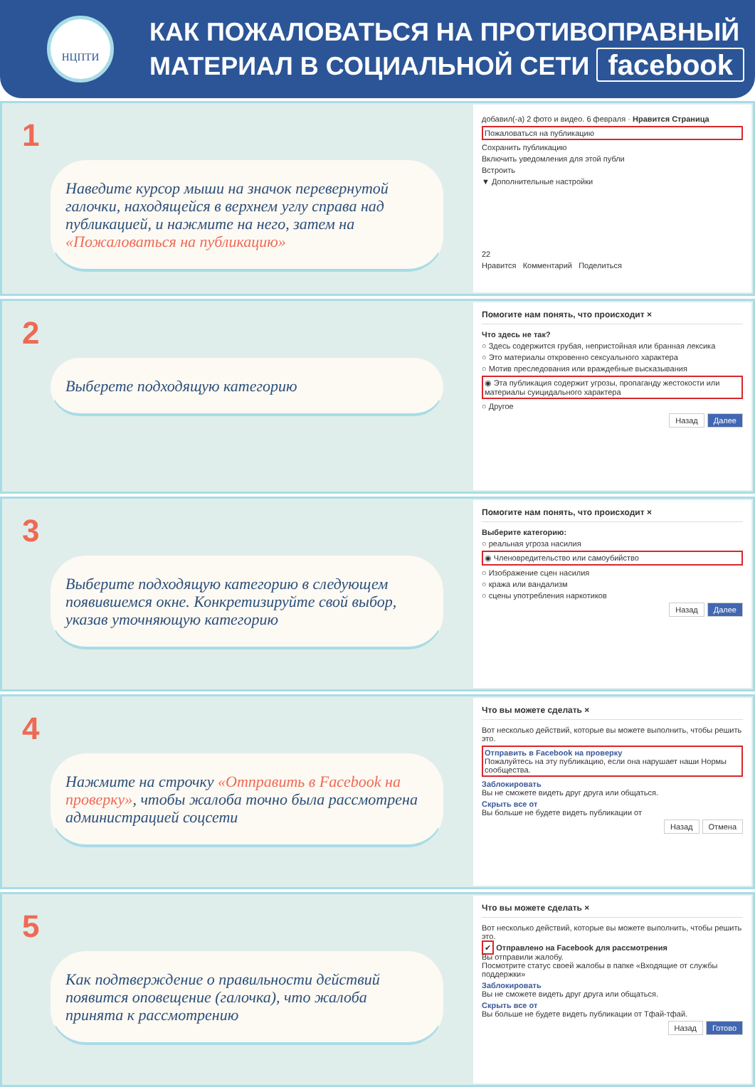НЦПТИ
КАК ПОЖАЛОВАТЬСЯ НА ПРОТИВОПРАВНЫЙ
МАТЕРИАЛ В СОЦИАЛЬНОЙ СЕТИ facebook
1
Наведите курсор мыши на значок перевернутой галочки, находящейся в верхнем углу справа над публикацией, и нажмите на него, затем на «Пожаловаться на публикацию»
добавил(-а) 2 фото и видео. 6 февраля · Нравится Страница
Пожаловаться на публикацию
Сохранить публикацию
Включить уведомления для этой публи
Встроить
▼ Дополнительные настройки
22
Нравится Комментарий Поделиться
2
Выберете подходящую категорию
Помогите нам понять, что происходит ×
Что здесь не так?
○ Здесь содержится грубая, непристойная или бранная лексика
○ Это материалы откровенно сексуального характера
○ Мотив преследования или враждебные высказывания
◉ Эта публикация содержит угрозы, пропаганду жестокости или материалы суицидального характера
○ Другое
Назад Далее
3
Выберите подходящую категорию в следующем появившемся окне. Конкретизируйте свой выбор, указав уточняющую категорию
Помогите нам понять, что происходит ×
Выберите категорию:
○ реальная угроза насилия
◉ Членовредительство или самоубийство
○ Изображение сцен насилия
○ кража или вандализм
○ сцены употребления наркотиков
Назад Далее
4
Нажмите на строчку «Отправить в Facebook на проверку», чтобы жалоба точно была рассмотрена администрацией соцсети
Что вы можете сделать ×
Вот несколько действий, которые вы можете выполнить, чтобы решить это.
Отправить в Facebook на проверку
Пожалуйтесь на эту публикацию, если она нарушает наши Нормы сообщества.
Заблокировать
Вы не сможете видеть друг друга или общаться.
Скрыть все от
Вы больше не будете видеть публикации от
Назад Отмена
5
Как подтверждение о правильности действий появится оповещение (галочка), что жалоба принята к рассмотрению
Что вы можете сделать ×
Вот несколько действий, которые вы можете выполнить, чтобы решить это.
✔ Отправлено на Facebook для рассмотрения
Вы отправили жалобу.
Посмотрите статус своей жалобы в папке «Входящие от службы поддержки»
Заблокировать
Вы не сможете видеть друг друга или общаться.
Скрыть все от
Вы больше не будете видеть публикации от Тфай-тфай.
Назад Готово